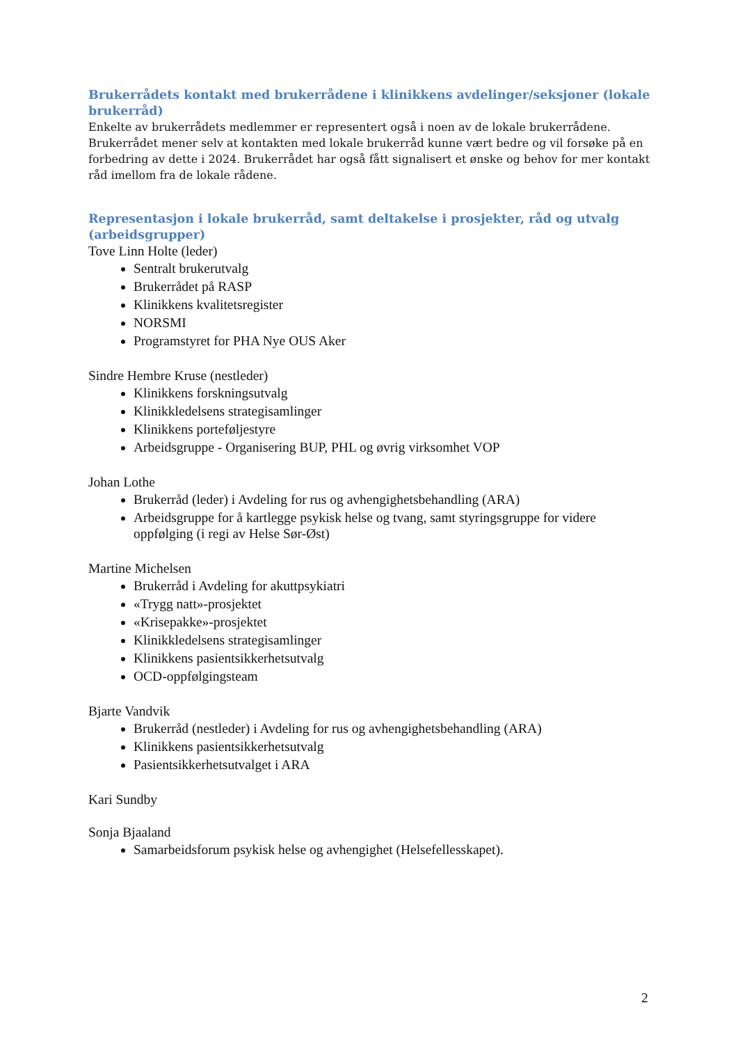Brukerrådets kontakt med brukerrådene i klinikkens avdelinger/seksjoner (lokale brukerråd)
Enkelte av brukerrådets medlemmer er representert også i noen av de lokale brukerrådene. Brukerrådet mener selv at kontakten med lokale brukerråd kunne vært bedre og vil forsøke på en forbedring av dette i 2024. Brukerrådet har også fått signalisert et ønske og behov for mer kontakt råd imellom fra de lokale rådene.
Representasjon i lokale brukerråd, samt deltakelse i prosjekter, råd og utvalg (arbeidsgrupper)
Tove Linn Holte (leder)
Sentralt brukerutvalg
Brukerrådet på RASP
Klinikkens kvalitetsregister
NORSMI
Programstyret for PHA Nye OUS Aker
Sindre Hembre Kruse (nestleder)
Klinikkens forskningsutvalg
Klinikkledelsens strategisamlinger
Klinikkens porteføljestyre
Arbeidsgruppe - Organisering BUP, PHL og øvrig virksomhet VOP
Johan Lothe
Brukerråd (leder) i Avdeling for rus og avhengighetsbehandling (ARA)
Arbeidsgruppe for å kartlegge psykisk helse og tvang, samt styringsgruppe for videre oppfølging (i regi av Helse Sør-Øst)
Martine Michelsen
Brukerråd i Avdeling for akuttpsykiatri
«Trygg natt»-prosjektet
«Krisepakke»-prosjektet
Klinikkledelsens strategisamlinger
Klinikkens pasientsikkerhetsutvalg
OCD-oppfølgingsteam
Bjarte Vandvik
Brukerråd (nestleder) i Avdeling for rus og avhengighetsbehandling (ARA)
Klinikkens pasientsikkerhetsutvalg
Pasientsikkerhetsutvalget i ARA
Kari Sundby
Sonja Bjaaland
Samarbeidsforum psykisk helse og avhengighet (Helsefellesskapet).
2